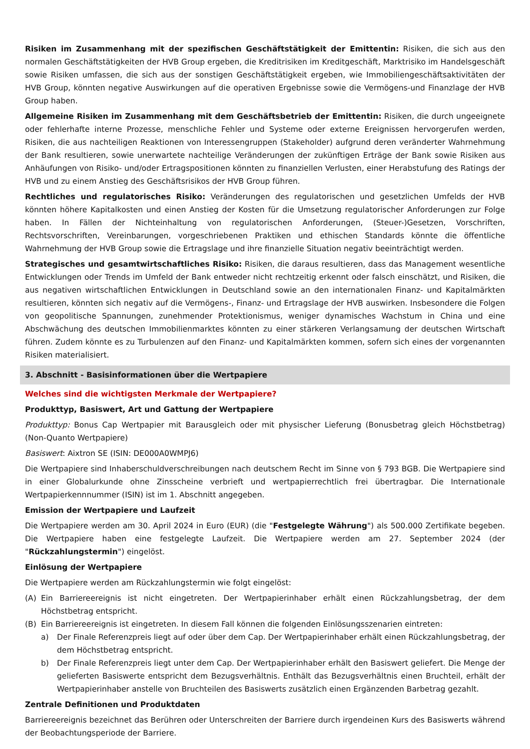Risiken im Zusammenhang mit der spezifischen Geschäftstätigkeit der Emittentin: Risiken, die sich aus den normalen Geschäftstätigkeiten der HVB Group ergeben, die Kreditrisiken im Kreditgeschäft, Marktrisiko im Handelsgeschäft sowie Risiken umfassen, die sich aus der sonstigen Geschäftstätigkeit ergeben, wie Immobiliengeschäftsaktivitäten der HVB Group, könnten negative Auswirkungen auf die operativen Ergebnisse sowie die Vermögens-und Finanzlage der HVB Group haben.
Allgemeine Risiken im Zusammenhang mit dem Geschäftsbetrieb der Emittentin: Risiken, die durch ungeeignete oder fehlerhafte interne Prozesse, menschliche Fehler und Systeme oder externe Ereignissen hervorgerufen werden, Risiken, die aus nachteiligen Reaktionen von Interessengruppen (Stakeholder) aufgrund deren veränderter Wahrnehmung der Bank resultieren, sowie unerwartete nachteilige Veränderungen der zukünftigen Erträge der Bank sowie Risiken aus Anhäufungen von Risiko- und/oder Ertragspositionen könnten zu finanziellen Verlusten, einer Herabstufung des Ratings der HVB und zu einem Anstieg des Geschäftsrisikos der HVB Group führen.
Rechtliches und regulatorisches Risiko: Veränderungen des regulatorischen und gesetzlichen Umfelds der HVB könnten höhere Kapitalkosten und einen Anstieg der Kosten für die Umsetzung regulatorischer Anforderungen zur Folge haben. In Fällen der Nichteinhaltung von regulatorischen Anforderungen, (Steuer-)Gesetzen, Vorschriften, Rechtsvorschriften, Vereinbarungen, vorgeschriebenen Praktiken und ethischen Standards könnte die öffentliche Wahrnehmung der HVB Group sowie die Ertragslage und ihre finanzielle Situation negativ beeinträchtigt werden.
Strategisches und gesamtwirtschaftliches Risiko: Risiken, die daraus resultieren, dass das Management wesentliche Entwicklungen oder Trends im Umfeld der Bank entweder nicht rechtzeitig erkennt oder falsch einschätzt, und Risiken, die aus negativen wirtschaftlichen Entwicklungen in Deutschland sowie an den internationalen Finanz- und Kapitalmärkten resultieren, könnten sich negativ auf die Vermögens-, Finanz- und Ertragslage der HVB auswirken. Insbesondere die Folgen von geopolitische Spannungen, zunehmender Protektionismus, weniger dynamisches Wachstum in China und eine Abschwächung des deutschen Immobilienmarktes könnten zu einer stärkeren Verlangsamung der deutschen Wirtschaft führen. Zudem könnte es zu Turbulenzen auf den Finanz- und Kapitalmärkten kommen, sofern sich eines der vorgenannten Risiken materialisiert.
3. Abschnitt - Basisinformationen über die Wertpapiere
Welches sind die wichtigsten Merkmale der Wertpapiere?
Produkttyp, Basiswert, Art und Gattung der Wertpapiere
Produkttyp: Bonus Cap Wertpapier mit Barausgleich oder mit physischer Lieferung (Bonusbetrag gleich Höchstbetrag) (Non-Quanto Wertpapiere)
Basiswert: Aixtron SE (ISIN: DE000A0WMPJ6)
Die Wertpapiere sind Inhaberschuldverschreibungen nach deutschem Recht im Sinne von § 793 BGB. Die Wertpapiere sind in einer Globalurkunde ohne Zinsscheine verbrieft und wertpapierrechtlich frei übertragbar. Die Internationale Wertpapierkennnummer (ISIN) ist im 1. Abschnitt angegeben.
Emission der Wertpapiere und Laufzeit
Die Wertpapiere werden am 30. April 2024 in Euro (EUR) (die "Festgelegte Währung") als 500.000 Zertifikate begeben. Die Wertpapiere haben eine festgelegte Laufzeit. Die Wertpapiere werden am 27. September 2024 (der "Rückzahlungstermin") eingelöst.
Einlösung der Wertpapiere
Die Wertpapiere werden am Rückzahlungstermin wie folgt eingelöst:
(A) Ein Barriereereignis ist nicht eingetreten. Der Wertpapierinhaber erhält einen Rückzahlungsbetrag, der dem Höchstbetrag entspricht.
(B) Ein Barriereereignis ist eingetreten. In diesem Fall können die folgenden Einlösungsszenarien eintreten:
a) Der Finale Referenzpreis liegt auf oder über dem Cap. Der Wertpapierinhaber erhält einen Rückzahlungsbetrag, der dem Höchstbetrag entspricht.
b) Der Finale Referenzpreis liegt unter dem Cap. Der Wertpapierinhaber erhält den Basiswert geliefert. Die Menge der gelieferten Basiswerte entspricht dem Bezugsverhältnis. Enthält das Bezugsverhältnis einen Bruchteil, erhält der Wertpapierinhaber anstelle von Bruchteilen des Basiswerts zusätzlich einen Ergänzenden Barbetrag gezahlt.
Zentrale Definitionen und Produktdaten
Barriereereignis bezeichnet das Berühren oder Unterschreiten der Barriere durch irgendeinen Kurs des Basiswerts während der Beobachtungsperiode der Barriere.